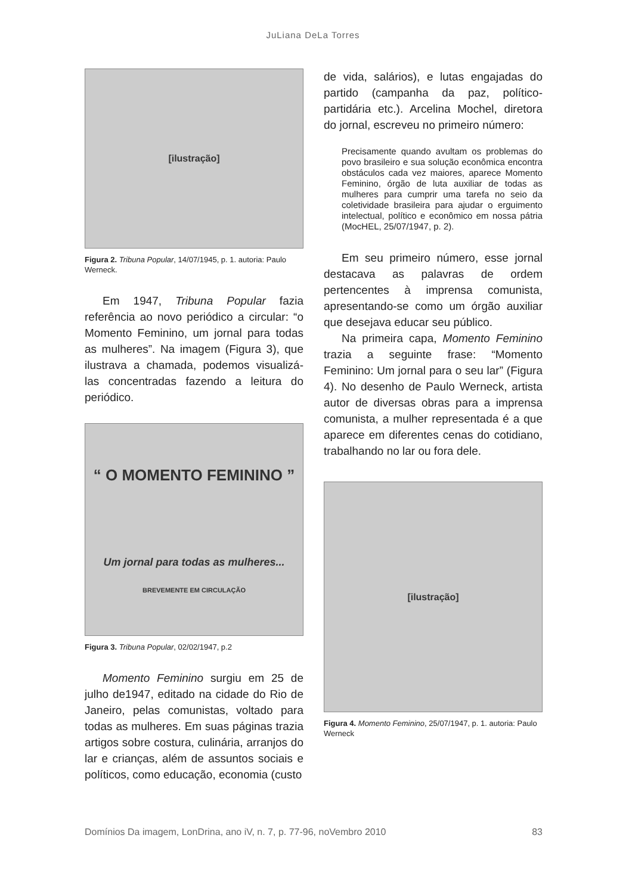JuLiana DeLa Torres
[ilustração]
Figura 2. Tribuna Popular, 14/07/1945, p. 1. autoria: Paulo Werneck.
Em 1947, Tribuna Popular fazia referência ao novo periódico a circular: “o Momento Feminino, um jornal para todas as mulheres”. Na imagem (Figura 3), que ilustrava a chamada, podemos visualizá-las concentradas fazendo a leitura do periódico.
“ O MOMENTO FEMININO ”
Um jornal para todas as mulheres...
BREVEMENTE EM CIRCULAÇÃO
Figura 3. Tribuna Popular, 02/02/1947, p.2
Momento Feminino surgiu em 25 de julho de1947, editado na cidade do Rio de Janeiro, pelas comunistas, voltado para todas as mulheres. Em suas páginas trazia artigos sobre costura, culinária, arranjos do lar e crianças, além de assuntos sociais e políticos, como educação, economia (custo
de vida, salários), e lutas engajadas do partido (campanha da paz, político-partidária etc.). Arcelina Mochel, diretora do jornal, escreveu no primeiro número:
Precisamente quando avultam os problemas do povo brasileiro e sua solução econômica encontra obstáculos cada vez maiores, aparece Momento Feminino, órgão de luta auxiliar de todas as mulheres para cumprir uma tarefa no seio da coletividade brasileira para ajudar o erguimento intelectual, político e econômico em nossa pátria (MocHEL, 25/07/1947, p. 2).
Em seu primeiro número, esse jornal destacava as palavras de ordem pertencentes à imprensa comunista, apresentando-se como um órgão auxiliar que desejava educar seu público.
Na primeira capa, Momento Feminino trazia a seguinte frase: “Momento Feminino: Um jornal para o seu lar” (Figura 4). No desenho de Paulo Werneck, artista autor de diversas obras para a imprensa comunista, a mulher representada é a que aparece em diferentes cenas do cotidiano, trabalhando no lar ou fora dele.
[ilustração]
Figura 4. Momento Feminino, 25/07/1947, p. 1. autoria: Paulo Werneck
Domínios Da imagem, LonDrina, ano iV, n. 7, p. 77-96, noVembro 2010 83